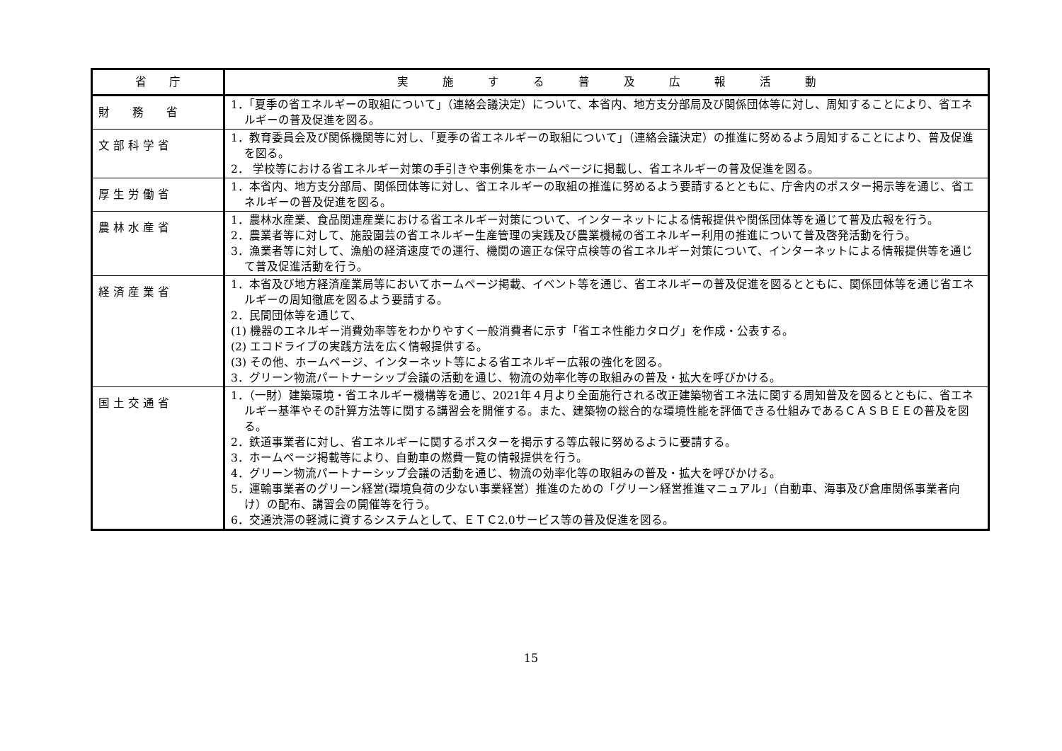| 省 庁 | 実 施 す る 普 及 広 報 活 動 |
| --- | --- |
| 財 務 省 | 1．「夏季の省エネルギーの取組について」（連絡会議決定）について、本省内、地方支分部局及び関係団体等に対し、周知することにより、省エネルギーの普及促進を図る。 |
| 文 部 科 学 省 | 1．教育委員会及び関係機関等に対し、「夏季の省エネルギーの取組について」（連絡会議決定）の推進に努めるよう周知することにより、普及促進を図る。 2． 学校等における省エネルギー対策の手引きや事例集をホームページに掲載し、省エネルギーの普及促進を図る。 |
| 厚 生 労 働 省 | 1．本省内、地方支分部局、関係団体等に対し、省エネルギーの取組の推進に努めるよう要請するとともに、庁舎内のポスター掲示等を通じ、省エネルギーの普及促進を図る。 |
| 農 林 水 産 省 | 1．農林水産業、食品関連産業における省エネルギー対策について、インターネットによる情報提供や関係団体等を通じて普及広報を行う。 2．農業者等に対して、施設園芸の省エネルギー生産管理の実践及び農業機械の省エネルギー利用の推進について普及啓発活動を行う。 3．漁業者等に対して、漁船の経済速度での運行、機関の適正な保守点検等の省エネルギー対策について、インターネットによる情報提供等を通じて普及促進活動を行う。 |
| 経 済 産 業 省 | 1．本省及び地方経済産業局等においてホームページ掲載、イベント等を通じ、省エネルギーの普及促進を図るとともに、関係団体等を通じ省エネルギーの周知徹底を図るよう要請する。 2．民間団体等を通じて、 (1) 機器のエネルギー消費効率等をわかりやすく一般消費者に示す「省エネ性能カタログ」を作成・公表する。 (2) エコドライブの実践方法を広く情報提供する。 (3) その他、ホームページ、インターネット等による省エネルギー広報の強化を図る。 3．グリーン物流パートナーシップ会議の活動を通じ、物流の効率化等の取組みの普及・拡大を呼びかける。 |
| 国 土 交 通 省 | 1．（一財）建築環境・省エネルギー機構等を通じ、2021年４月より全面施行される改正建築物省エネ法に関する周知普及を図るとともに、省エネルギー基準やその計算方法等に関する講習会を開催する。また、建築物の総合的な環境性能を評価できる仕組みであるＣＡＳＢＥＥの普及を図る。 2．鉄道事業者に対し、省エネルギーに関するポスターを掲示する等広報に努めるように要請する。 3．ホームページ掲載等により、自動車の燃費一覧の情報提供を行う。 4．グリーン物流パートナーシップ会議の活動を通じ、物流の効率化等の取組みの普及・拡大を呼びかける。 5．運輸事業者のグリーン経営(環境負荷の少ない事業経営）推進のための「グリーン経営推進マニュアル」（自動車、海事及び倉庫関係事業者向け）の配布、講習会の開催等を行う。 6．交通渋滞の軽減に資するシステムとして、ＥＴＣ2.0サービス等の普及促進を図る。 |
15